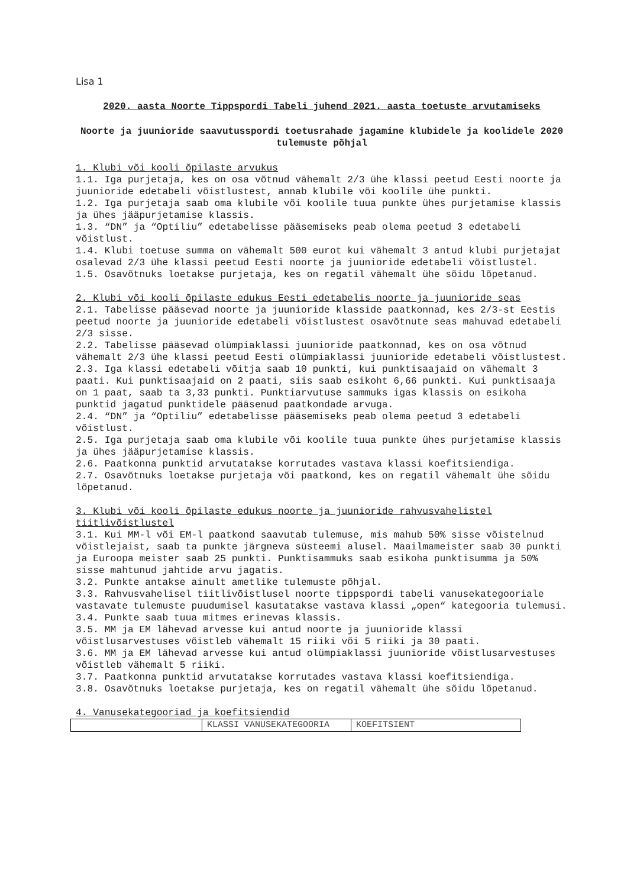Lisa 1
2020. aasta Noorte Tippspordi Tabeli juhend 2021. aasta toetuste arvutamiseks
Noorte ja juunioride saavutusspordi toetusrahade jagamine klubidele ja koolidele 2020 tulemuste põhjal
1. Klubi või kooli õpilaste arvukus
1.1. Iga purjetaja, kes on osa võtnud vähemalt 2/3 ühe klassi peetud Eesti noorte ja juunioride edetabeli võistlustest, annab klubile või koolile ühe punkti.
1.2. Iga purjetaja saab oma klubile või koolile tuua punkte ühes purjetamise klassis ja ühes jääpurjetamise klassis.
1.3. “DN” ja “Optiliu” edetabelisse pääsemiseks peab olema peetud 3 edetabeli võistlust.
1.4. Klubi toetuse summa on vähemalt 500 eurot kui vähemalt 3 antud klubi purjetajat osalevad 2/3 ühe klassi peetud Eesti noorte ja juunioride edetabeli võistlustel.
1.5. Osavõtnuks loetakse purjetaja, kes on regatil vähemalt ühe sõidu lõpetanud.
2. Klubi või kooli õpilaste edukus Eesti edetabelis noorte ja juunioride seas
2.1. Tabelisse pääsevad noorte ja juunioride klasside paatkonnad, kes 2/3-st Eestis peetud noorte ja juunioride edetabeli võistlustest osavõtnute seas mahuvad edetabeli 2/3 sisse.
2.2. Tabelisse pääsevad olümpiaklassi juunioride paatkonnad, kes on osa võtnud vähemalt 2/3 ühe klassi peetud Eesti olümpiaklassi juunioride edetabeli võistlustest.
2.3. Iga klassi edetabeli võitja saab 10 punkti, kui punktisaajaid on vähemalt 3 paati. Kui punktisaajaid on 2 paati, siis saab esikoht 6,66 punkti. Kui punktisaaja on 1 paat, saab ta 3,33 punkti. Punktiarvutuse sammuks igas klassis on esikoha punktid jagatud punktidele pääsenud paatkondade arvuga.
2.4. “DN” ja “Optiliu” edetabelisse pääsemiseks peab olema peetud 3 edetabeli võistlust.
2.5. Iga purjetaja saab oma klubile või koolile tuua punkte ühes purjetamise klassis ja ühes jääpurjetamise klassis.
2.6. Paatkonna punktid arvutatakse korrutades vastava klassi koefitsiendiga.
2.7. Osavõtnuks loetakse purjetaja või paatkond, kes on regatil vähemalt ühe sõidu lõpetanud.
3. Klubi või kooli õpilaste edukus noorte ja juunioride rahvusvahelistel tiitlivõistlustel
3.1. Kui MM-l või EM-l paatkond saavutab tulemuse, mis mahub 50% sisse võistelnud võistlejaist, saab ta punkte järgneva süsteemi alusel. Maailmameister saab 30 punkti ja Euroopa meister saab 25 punkti. Punktisammuks saab esikoha punktisumma ja 50% sisse mahtunud jahtide arvu jagatis.
3.2. Punkte antakse ainult ametlike tulemuste põhjal.
3.3. Rahvusvahelisel tiitlivõistlusel noorte tippspordi tabeli vanusekategooriale vastavate tulemuste puudumisel kasutatakse vastava klassi „open“ kategooria tulemusi.
3.4. Punkte saab tuua mitmes erinevas klassis.
3.5. MM ja EM lähevad arvesse kui antud noorte ja juunioride klassi võistlusarvestuses võistleb vähemalt 15 riiki või 5 riiki ja 30 paati.
3.6. MM ja EM lähevad arvesse kui antud olümpiaklassi juunioride võistlusarvestuses võistleb vähemalt 5 riiki.
3.7. Paatkonna punktid arvutatakse korrutades vastava klassi koefitsiendiga.
3.8. Osavõtnuks loetakse purjetaja, kes on regatil vähemalt ühe sõidu lõpetanud.
4. Vanusekategooriad ja koefitsiendid
| | KLASSI VANUSEKATEGOORIA | KOEFITSIENT |